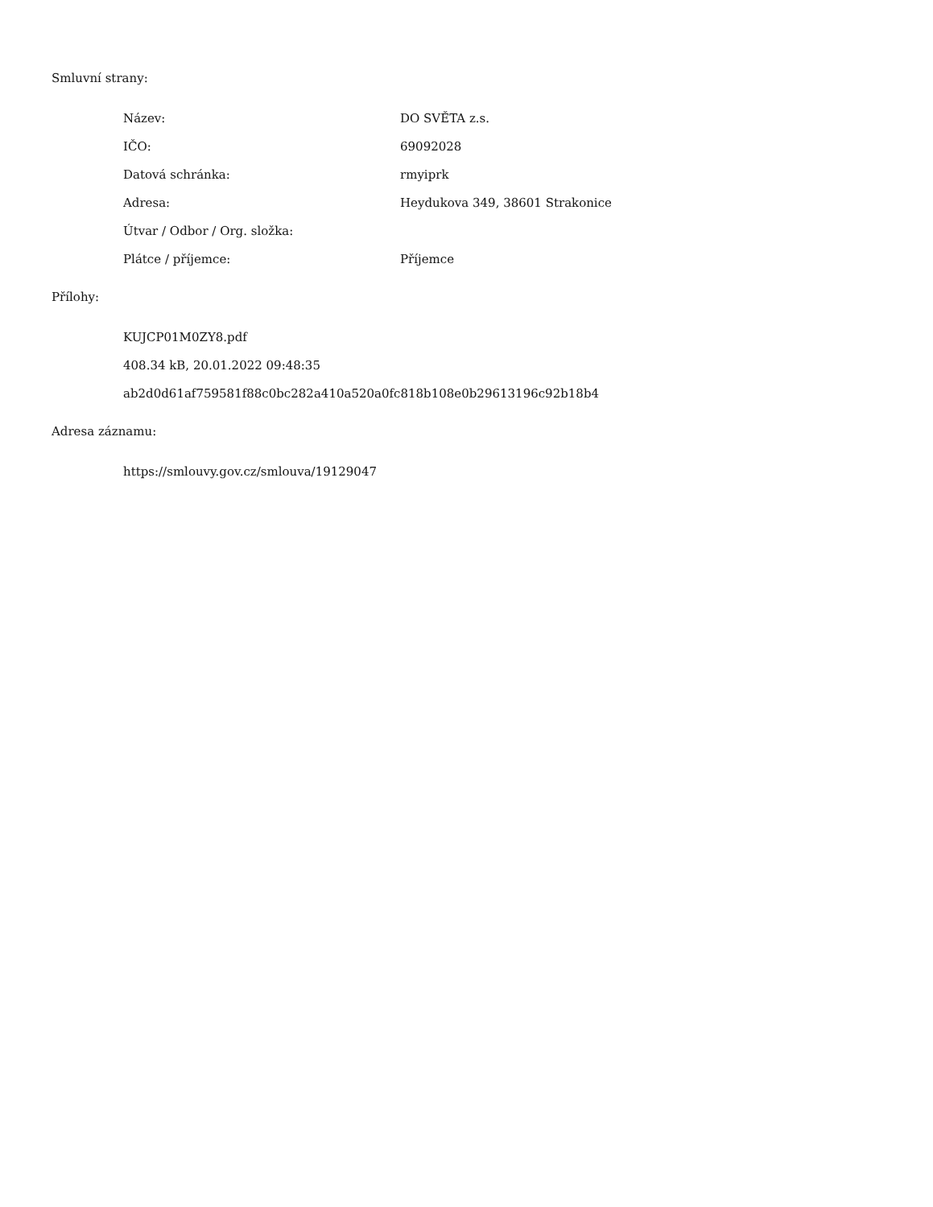Smluvní strany:
| Název: | DO SVĚTA z.s. |
| IČO: | 69092028 |
| Datová schránka: | rmyiprk |
| Adresa: | Heydukova 349, 38601 Strakonice |
| Útvar / Odbor / Org. složka: | |
| Plátce / příjemce: | Příjemce |
Přílohy:
KUJCP01M0ZY8.pdf
408.34 kB, 20.01.2022 09:48:35
ab2d0d61af759581f88c0bc282a410a520a0fc818b108e0b29613196c92b18b4
Adresa záznamu:
https://smlouvy.gov.cz/smlouva/19129047